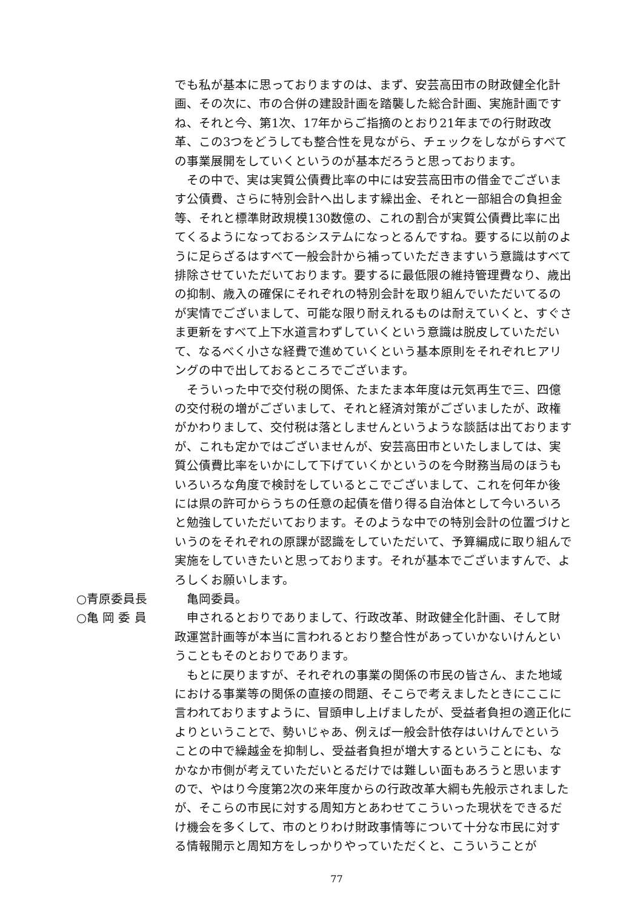でも私が基本に思っておりますのは、まず、安芸高田市の財政健全化計画、その次に、市の合併の建設計画を踏襲した総合計画、実施計画ですね、それと今、第1次、17年からご指摘のとおり21年までの行財政改革、この3つをどうしても整合性を見ながら、チェックをしながらすべての事業展開をしていくというのが基本だろうと思っております。
その中で、実は実質公債費比率の中には安芸高田市の借金でございます公債費、さらに特別会計へ出します繰出金、それと一部組合の負担金等、それと標準財政規模130数億の、これの割合が実質公債費比率に出てくるようになっておるシステムになっとるんですね。要するに以前のように足らざるはすべて一般会計から補っていただきますいう意識はすべて排除させていただいております。要するに最低限の維持管理費なり、歳出の抑制、歳入の確保にそれぞれの特別会計を取り組んでいただいてるのが実情でございまして、可能な限り耐えれるものは耐えていくと、すぐさま更新をすべて上下水道言わずしていくという意識は脱皮していただいて、なるべく小さな経費で進めていくという基本原則をそれぞれヒアリングの中で出しておるところでございます。
そういった中で交付税の関係、たまたま本年度は元気再生で三、四億の交付税の増がございまして、それと経済対策がございましたが、政権がかわりまして、交付税は落としませんというような談話は出ておりますが、これも定かではございませんが、安芸高田市といたしましては、実質公債費比率をいかにして下げていくかというのを今財務当局のほうもいろいろな角度で検討をしているとこでございまして、これを何年か後には県の許可からうちの任意の起債を借り得る自治体として今いろいろと勉強していただいております。そのような中での特別会計の位置づけというのをそれぞれの原課が認識をしていただいて、予算編成に取り組んで実施をしていきたいと思っております。それが基本でございますんで、よろしくお願いします。
○青原委員長 亀岡委員。
○亀 岡 委 員 申されるとおりでありまして、行政改革、財政健全化計画、そして財政運営計画等が本当に言われるとおり整合性があっていかないけんということもそのとおりであります。
もとに戻りますが、それぞれの事業の関係の市民の皆さん、また地域における事業等の関係の直接の問題、そこらで考えましたときにここに言われておりますように、冒頭申し上げましたが、受益者負担の適正化によりということで、勢いじゃあ、例えば一般会計依存はいけんでということの中で繰越金を抑制し、受益者負担が増大するということにも、なかなか市側が考えていただいとるだけでは難しい面もあろうと思いますので、やはり今度第2次の来年度からの行政改革大綱も先般示されましたが、そこらの市民に対する周知方とあわせてこういった現状をできるだけ機会を多くして、市のとりわけ財政事情等について十分な市民に対する情報開示と周知方をしっかりやっていただくと、こういうことが
77